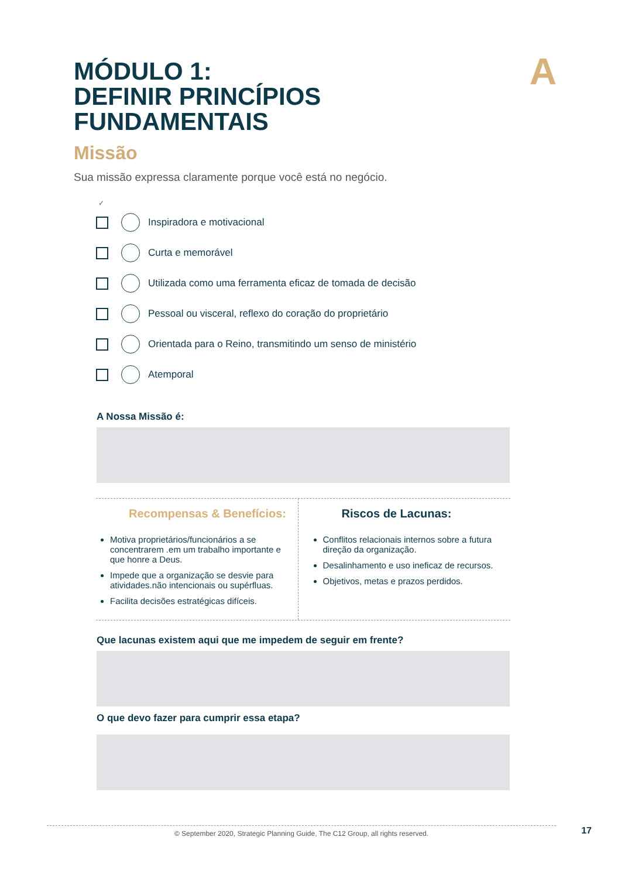A
MÓDULO 1:
DEFINIR PRINCÍPIOS
FUNDAMENTAIS
Missão
Sua missão expressa claramente porque você está no negócio.
✓
Inspiradora e motivacional
Curta e memorável
Utilizada como uma ferramenta eficaz de tomada de decisão
Pessoal ou visceral, reflexo do coração do proprietário
Orientada para o Reino, transmitindo um senso de ministério
Atemporal
A Nossa Missão é:
Recompensas & Benefícios:
Motiva proprietários/funcionários a se concentrarem .em um trabalho importante e que honre a Deus.
Impede que a organização se desvie para atividades.não intencionais ou supérfluas.
Facilita decisões estratégicas difíceis.
Riscos de Lacunas:
Conflitos relacionais internos sobre a futura direção da organização.
Desalinhamento e uso ineficaz de recursos.
Objetivos, metas e prazos perdidos.
Que lacunas existem aqui que me impedem de seguir em frente?
O que devo fazer para cumprir essa etapa?
© September 2020, Strategic Planning Guide, The C12 Group, all rights reserved. 17